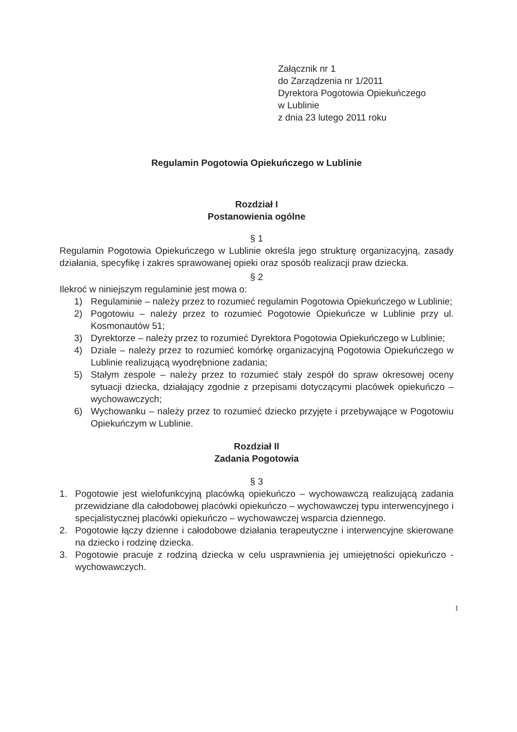Załącznik nr 1
do Zarządzenia nr 1/2011
Dyrektora Pogotowia Opiekuńczego
w Lublinie
z dnia 23 lutego 2011 roku
Regulamin Pogotowia Opiekuńczego w Lublinie
Rozdział I
Postanowienia ogólne
§ 1
Regulamin Pogotowia Opiekuńczego w Lublinie określa jego strukturę organizacyjną, zasady działania, specyfikę i zakres sprawowanej opieki oraz sposób realizacji praw dziecka.
§ 2
Ilekroć w niniejszym regulaminie jest mowa o:
1) Regulaminie – należy przez to rozumieć regulamin Pogotowia Opiekuńczego w Lublinie;
2) Pogotowiu – należy przez to rozumieć Pogotowie Opiekuńcze w Lublinie przy ul. Kosmonautów 51;
3) Dyrektorze – należy przez to rozumieć Dyrektora Pogotowia Opiekuńczego w Lublinie;
4) Dziale – należy przez to rozumieć komórkę organizacyjną Pogotowia Opiekuńczego w Lublinie realizującą wyodrębnione zadania;
5) Stałym zespole – należy przez to rozumieć stały zespół do spraw okresowej oceny sytuacji dziecka, działający zgodnie z przepisami dotyczącymi placówek opiekuńczo – wychowawczych;
6) Wychowanku – należy przez to rozumieć dziecko przyjęte i przebywające w Pogotowiu Opiekuńczym w Lublinie.
Rozdział II
Zadania Pogotowia
§ 3
1. Pogotowie jest wielofunkcyjną placówką opiekuńczo – wychowawczą realizującą zadania przewidziane dla całodobowej placówki opiekuńczo – wychowawczej typu interwencyjnego i specjalistycznej placówki opiekuńczo – wychowawczej wsparcia dziennego.
2. Pogotowie łączy dzienne i całodobowe działania terapeutyczne i interwencyjne skierowane na dziecko i rodzinę dziecka.
3. Pogotowie pracuje z rodziną dziecka w celu usprawnienia jej umiejętności opiekuńczo - wychowawczych.
1